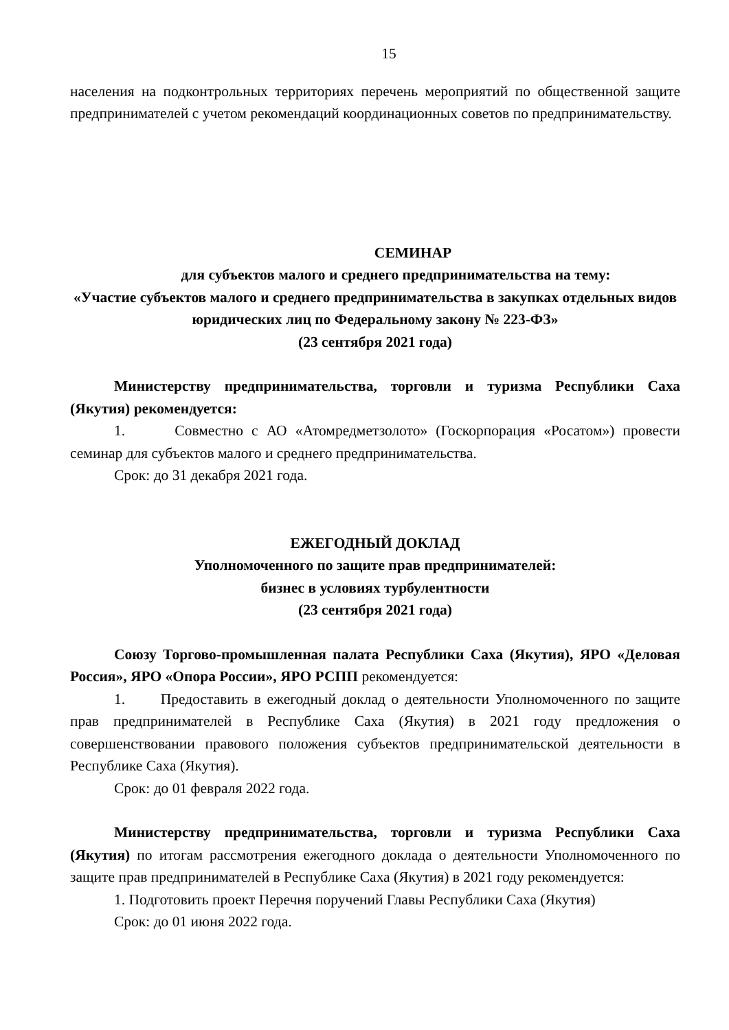15
населения на подконтрольных территориях перечень мероприятий по общественной защите предпринимателей с учетом рекомендаций координационных советов по предпринимательству.
СЕМИНАР
для субъектов малого и среднего предпринимательства на тему:
«Участие субъектов малого и среднего предпринимательства в закупках отдельных видов юридических лиц по Федеральному закону № 223-ФЗ»
(23 сентября 2021 года)
Министерству предпринимательства, торговли и туризма Республики Саха (Якутия) рекомендуется:
1. Совместно с АО «Атомредметзолото» (Госкорпорация «Росатом») провести семинар для субъектов малого и среднего предпринимательства.
Срок: до 31 декабря 2021 года.
ЕЖЕГОДНЫЙ ДОКЛАД
Уполномоченного по защите прав предпринимателей:
бизнес в условиях турбулентности
(23 сентября 2021 года)
Союзу Торгово-промышленная палата Республики Саха (Якутия), ЯРО «Деловая Россия», ЯРО «Опора России», ЯРО РСПП рекомендуется:
1. Предоставить в ежегодный доклад о деятельности Уполномоченного по защите прав предпринимателей в Республике Саха (Якутия) в 2021 году предложения о совершенствовании правового положения субъектов предпринимательской деятельности в Республике Саха (Якутия).
Срок: до 01 февраля 2022 года.
Министерству предпринимательства, торговли и туризма Республики Саха (Якутия) по итогам рассмотрения ежегодного доклада о деятельности Уполномоченного по защите прав предпринимателей в Республике Саха (Якутия) в 2021 году рекомендуется:
1. Подготовить проект Перечня поручений Главы Республики Саха (Якутия)
Срок: до 01 июня 2022 года.